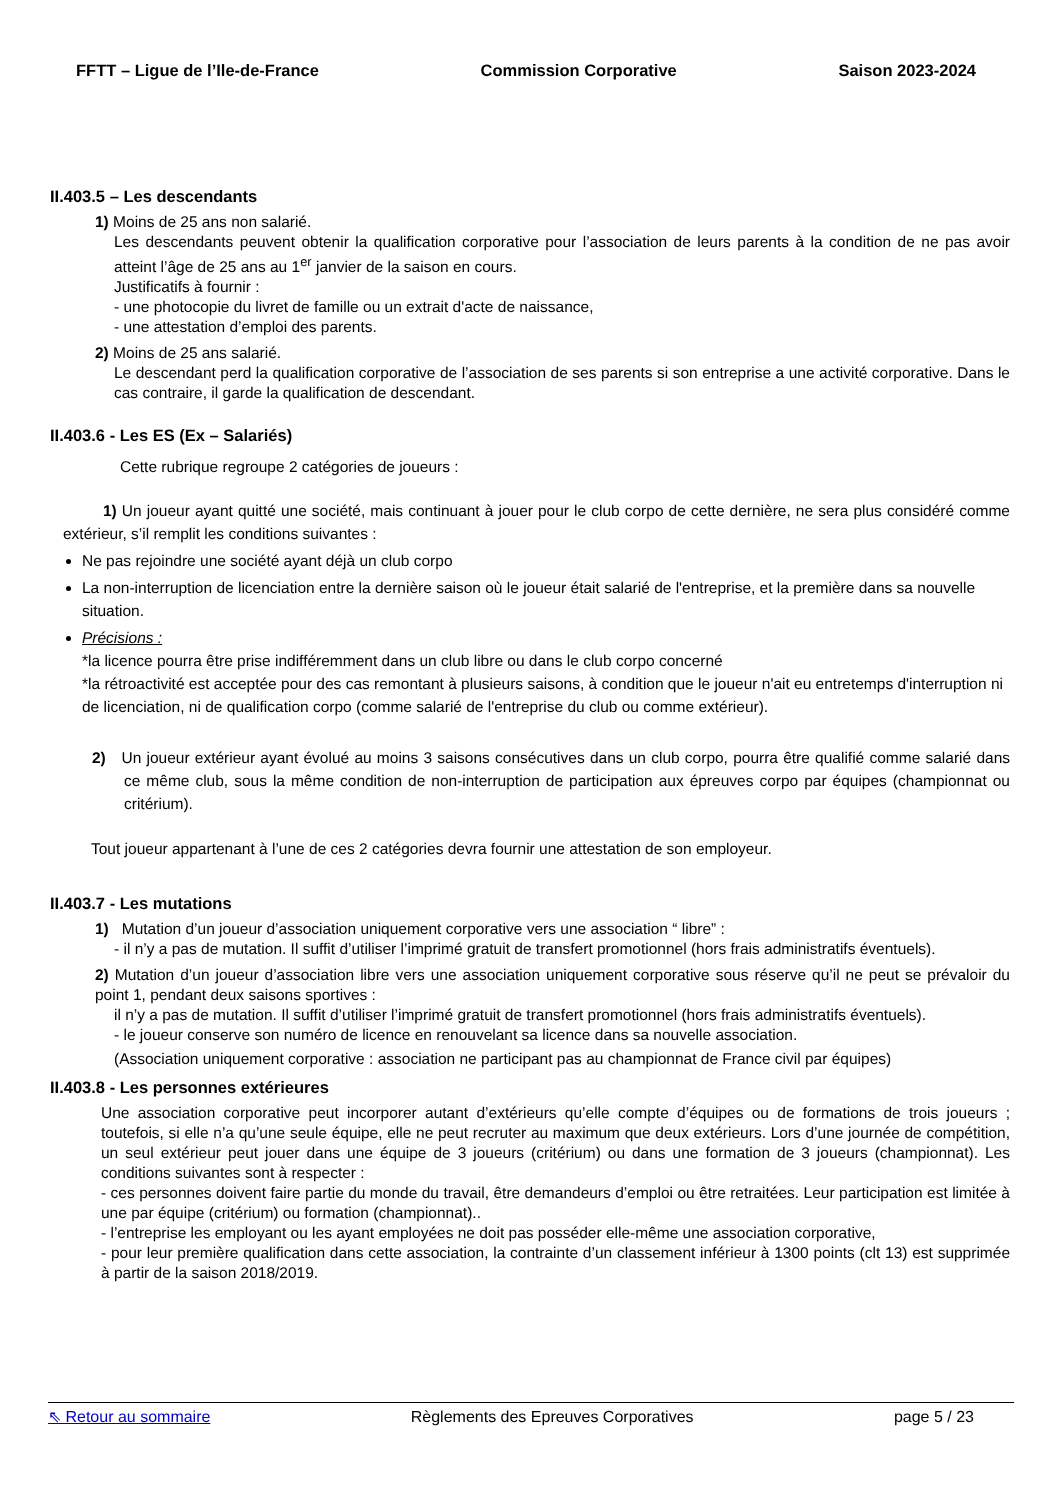FFTT – Ligue de l’Ile-de-France Commission Corporative Saison 2023-2024
II.403.5 – Les descendants
1) Moins de 25 ans non salarié.
Les descendants peuvent obtenir la qualification corporative pour l’association de leurs parents à la condition de ne pas avoir atteint l’âge de 25 ans au 1<sup>er</sup> janvier de la saison en cours.
Justificatifs à fournir :
- une photocopie du livret de famille ou un extrait d'acte de naissance,
- une attestation d’emploi des parents.
2) Moins de 25 ans salarié.
Le descendant perd la qualification corporative de l’association de ses parents si son entreprise a une activité corporative. Dans le cas contraire, il garde la qualification de descendant.
II.403.6 - Les ES (Ex – Salariés)
Cette rubrique regroupe 2 catégories de joueurs :
1) Un joueur ayant quitté une société, mais continuant à jouer pour le club corpo de cette dernière, ne sera plus considéré comme extérieur, s’il remplit les conditions suivantes :
Ne pas rejoindre une société ayant déjà un club corpo
La non-interruption de licenciation entre la dernière saison où le joueur était salarié de l'entreprise, et la première dans sa nouvelle situation.
Précisions :
*la licence pourra être prise indifféremment dans un club libre ou dans le club corpo concerné
*la rétroactivité est acceptée pour des cas remontant à plusieurs saisons, à condition que le joueur n'ait eu entretemps d'interruption ni de licenciation, ni de qualification corpo (comme salarié de l'entreprise du club ou comme extérieur).
2) Un joueur extérieur ayant évolué au moins 3 saisons consécutives dans un club corpo, pourra être qualifié comme salarié dans ce même club, sous la même condition de non-interruption de participation aux épreuves corpo par équipes (championnat ou critérium).
Tout joueur appartenant à l’une de ces 2 catégories devra fournir une attestation de son employeur.
II.403.7 - Les mutations
1) Mutation d’un joueur d’association uniquement corporative vers une association “ libre” :
- il n’y a pas de mutation. Il suffit d’utiliser l’imprimé gratuit de transfert promotionnel (hors frais administratifs éventuels).
2) Mutation d’un joueur d’association libre vers une association uniquement corporative sous réserve qu’il ne peut se prévaloir du point 1, pendant deux saisons sportives :
il n’y a pas de mutation. Il suffit d’utiliser l’imprimé gratuit de transfert promotionnel (hors frais administratifs éventuels).
- le joueur conserve son numéro de licence en renouvelant sa licence dans sa nouvelle association.
(Association uniquement corporative : association ne participant pas au championnat de France civil par équipes)
II.403.8 - Les personnes extérieures
Une association corporative peut incorporer autant d’extérieurs qu’elle compte d’équipes ou de formations de trois joueurs ; toutefois, si elle n’a qu’une seule équipe, elle ne peut recruter au maximum que deux extérieurs. Lors d’une journée de compétition, un seul extérieur peut jouer dans une équipe de 3 joueurs (critérium) ou dans une formation de 3 joueurs (championnat). Les conditions suivantes sont à respecter :
- ces personnes doivent faire partie du monde du travail, être demandeurs d’emploi ou être retraitées. Leur participation est limitée à une par équipe (critérium) ou formation (championnat)..
- l’entreprise les employant ou les ayant employées ne doit pas posséder elle-même une association corporative,
- pour leur première qualification dans cette association, la contrainte d’un classement inférieur à 1300 points (clt 13) est supprimée à partir de la saison 2018/2019.
⇖ Retour au sommaire Règlements des Epreuves Corporatives page 5 / 23